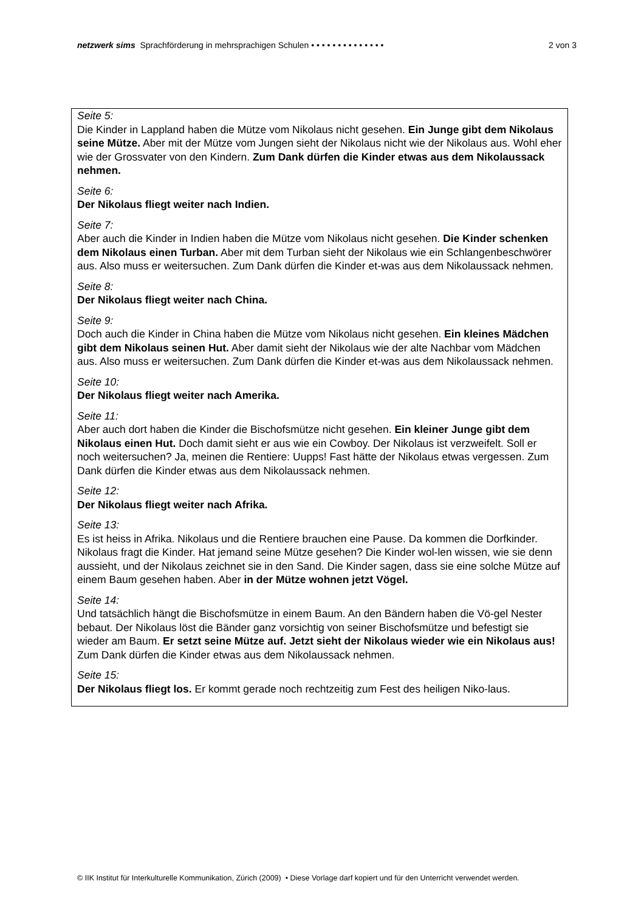netzwerk sims Sprachförderung in mehrsprachigen Schulen • • • • • • • • • • • • • •
2 von 3
Seite 5:
Die Kinder in Lappland haben die Mütze vom Nikolaus nicht gesehen. Ein Junge gibt dem Nikolaus seine Mütze. Aber mit der Mütze vom Jungen sieht der Nikolaus nicht wie der Nikolaus aus. Wohl eher wie der Grossvater von den Kindern. Zum Dank dürfen die Kinder etwas aus dem Nikolaussack nehmen.
Seite 6:
Der Nikolaus fliegt weiter nach Indien.
Seite 7:
Aber auch die Kinder in Indien haben die Mütze vom Nikolaus nicht gesehen. Die Kinder schenken dem Nikolaus einen Turban. Aber mit dem Turban sieht der Nikolaus wie ein Schlangenbeschwörer aus. Also muss er weitersuchen. Zum Dank dürfen die Kinder et-was aus dem Nikolaussack nehmen.
Seite 8:
Der Nikolaus fliegt weiter nach China.
Seite 9:
Doch auch die Kinder in China haben die Mütze vom Nikolaus nicht gesehen. Ein kleines Mädchen gibt dem Nikolaus seinen Hut. Aber damit sieht der Nikolaus wie der alte Nachbar vom Mädchen aus. Also muss er weitersuchen. Zum Dank dürfen die Kinder et-was aus dem Nikolaussack nehmen.
Seite 10:
Der Nikolaus fliegt weiter nach Amerika.
Seite 11:
Aber auch dort haben die Kinder die Bischofsmütze nicht gesehen. Ein kleiner Junge gibt dem Nikolaus einen Hut. Doch damit sieht er aus wie ein Cowboy. Der Nikolaus ist verzweifelt. Soll er noch weitersuchen? Ja, meinen die Rentiere: Uupps! Fast hätte der Nikolaus etwas vergessen. Zum Dank dürfen die Kinder etwas aus dem Nikolaussack nehmen.
Seite 12:
Der Nikolaus fliegt weiter nach Afrika.
Seite 13:
Es ist heiss in Afrika. Nikolaus und die Rentiere brauchen eine Pause. Da kommen die Dorfkinder. Nikolaus fragt die Kinder. Hat jemand seine Mütze gesehen? Die Kinder wol-len wissen, wie sie denn aussieht, und der Nikolaus zeichnet sie in den Sand. Die Kinder sagen, dass sie eine solche Mütze auf einem Baum gesehen haben. Aber in der Mütze wohnen jetzt Vögel.
Seite 14:
Und tatsächlich hängt die Bischofsmütze in einem Baum. An den Bändern haben die Vö-gel Nester bebaut. Der Nikolaus löst die Bänder ganz vorsichtig von seiner Bischofsmütze und befestigt sie wieder am Baum. Er setzt seine Mütze auf. Jetzt sieht der Nikolaus wieder wie ein Nikolaus aus! Zum Dank dürfen die Kinder etwas aus dem Nikolaussack nehmen.
Seite 15:
Der Nikolaus fliegt los. Er kommt gerade noch rechtzeitig zum Fest des heiligen Niko-laus.
© IIK Institut für Interkulturelle Kommunikation, Zürich (2009) • Diese Vorlage darf kopiert und für den Unterricht verwendet werden.